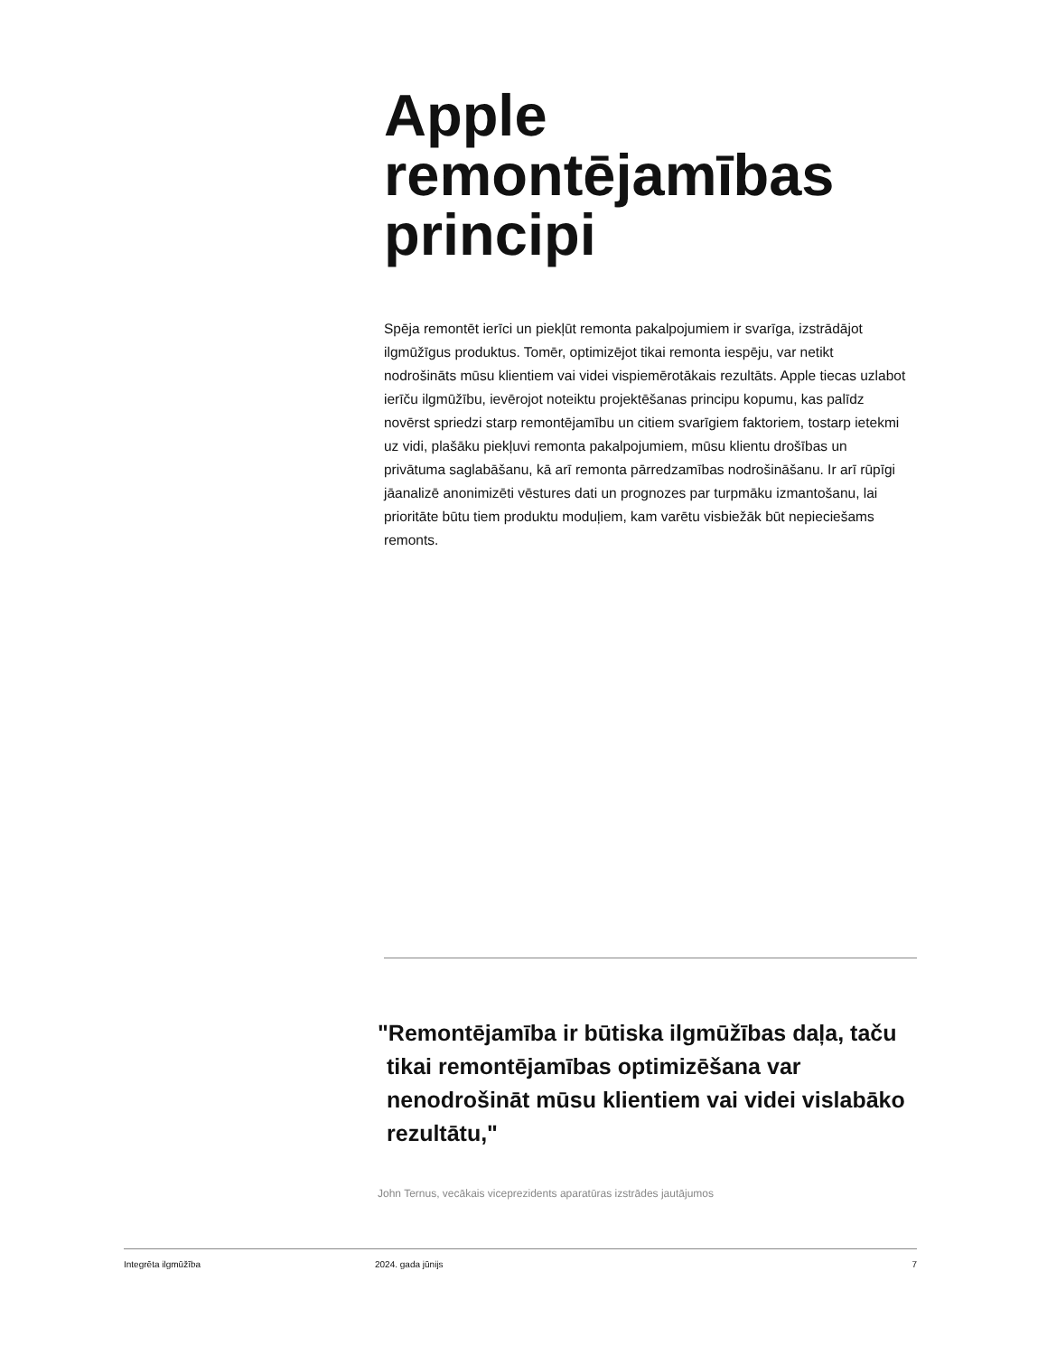Apple remontējamības principi
Spēja remontēt ierīci un piekļūt remonta pakalpojumiem ir svarīga, izstrādājot ilgmūžīgus produktus. Tomēr, optimizējot tikai remonta iespēju, var netikt nodrošināts mūsu klientiem vai videi vispiemērotākais rezultāts. Apple tiecas uzlabot ierīču ilgmūžību, ievērojot noteiktu projektēšanas principu kopumu, kas palīdz novērst spriedzi starp remontējamību un citiem svarīgiem faktoriem, tostarp ietekmi uz vidi, plašāku piekļuvi remonta pakalpojumiem, mūsu klientu drošības un privātuma saglabāšanu, kā arī remonta pārredzamības nodrošināšanu. Ir arī rūpīgi jāanalizē anonimizēti vēstures dati un prognozes par turpmāku izmantošanu, lai prioritāte būtu tiem produktu moduļiem, kam varētu visbiežāk būt nepieciešams remonts.
"Remontējamība ir būtiska ilgmūžības daļa, taču tikai remontējamības optimizēšana var nenodrošināt mūsu klientiem vai videi vislabāko rezultātu,"
John Ternus, vecākais viceprezidents aparatūras izstrādes jautājumos
Integrēta ilgmūžība 2024. gada jūnijs 7